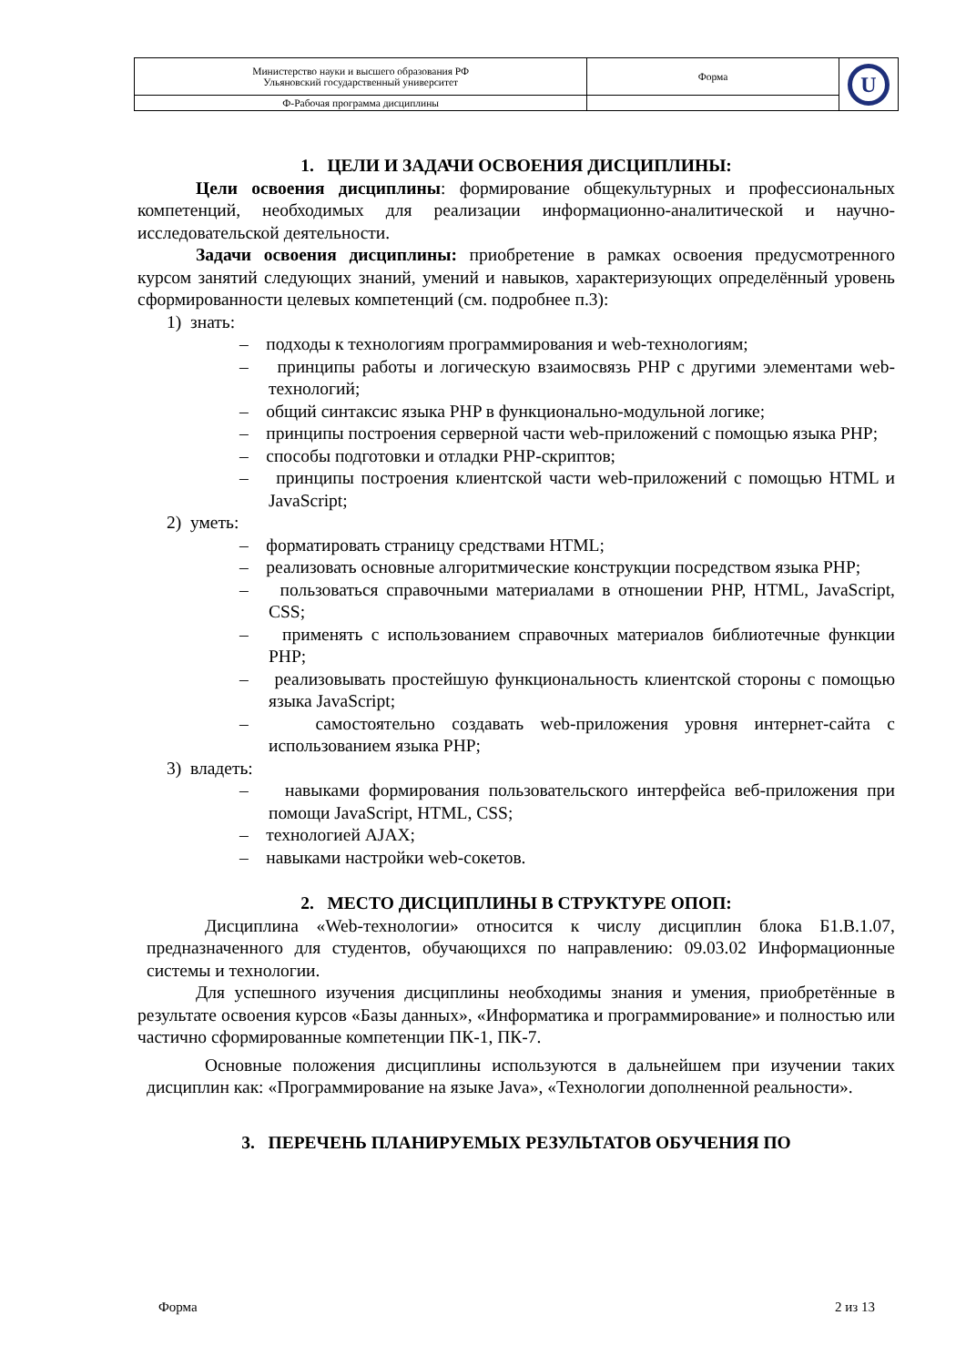| Министерство науки и высшего образования РФ Ульяновский государственный университет | Форма | U |
| Ф-Рабочая программа дисциплины | | |
1. ЦЕЛИ И ЗАДАЧИ ОСВОЕНИЯ ДИСЦИПЛИНЫ:
Цели освоения дисциплины: формирование общекультурных и профессиональных компетенций, необходимых для реализации информационно-аналитической и научно-исследовательской деятельности.
Задачи освоения дисциплины: приобретение в рамках освоения предусмотренного курсом занятий следующих знаний, умений и навыков, характеризующих определённый уровень сформированности целевых компетенций (см. подробнее п.3):
1) знать:
– подходы к технологиям программирования и web-технологиям;
– принципы работы и логическую взаимосвязь PHP с другими элементами web-технологий;
– общий синтаксис языка PHP в функционально-модульной логике;
– принципы построения серверной части web-приложений с помощью языка PHP;
– способы подготовки и отладки PHP-скриптов;
– принципы построения клиентской части web-приложений с помощью HTML и JavaScript;
2) уметь:
– форматировать страницу средствами HTML;
– реализовать основные алгоритмические конструкции посредством языка PHP;
– пользоваться справочными материалами в отношении PHP, HTML, JavaScript, CSS;
– применять с использованием справочных материалов библиотечные функции PHP;
– реализовывать простейшую функциональность клиентской стороны с помощью языка JavaScript;
– самостоятельно создавать web-приложения уровня интернет-сайта с использованием языка PHP;
3) владеть:
– навыками формирования пользовательского интерфейса веб-приложения при помощи JavaScript, HTML, CSS;
– технологией AJAX;
– навыками настройки web-сокетов.
2. МЕСТО ДИСЦИПЛИНЫ В СТРУКТУРЕ ОПОП:
Дисциплина «Web-технологии» относится к числу дисциплин блока Б1.В.1.07, предназначенного для студентов, обучающихся по направлению: 09.03.02 Информационные системы и технологии.
Для успешного изучения дисциплины необходимы знания и умения, приобретённые в результате освоения курсов «Базы данных», «Информатика и программирование» и полностью или частично сформированные компетенции ПК-1, ПК-7.
Основные положения дисциплины используются в дальнейшем при изучении таких дисциплин как: «Программирование на языке Java», «Технологии дополненной реальности».
3. ПЕРЕЧЕНЬ ПЛАНИРУЕМЫХ РЕЗУЛЬТАТОВ ОБУЧЕНИЯ ПО
Форма 2 из 13